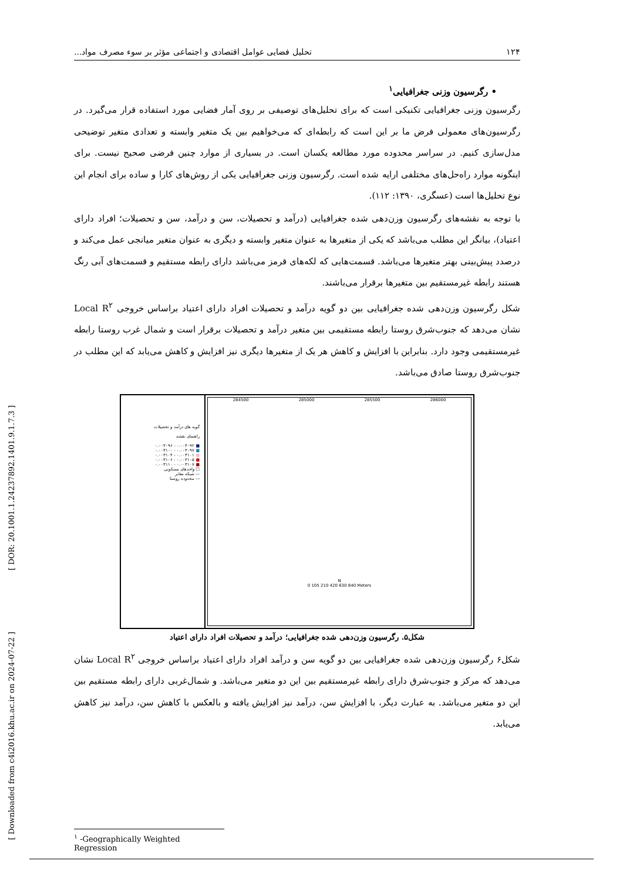[ Downloaded from c4i2016.khu.ac.ir on 2024-07-22 ] [ DOR: 20.1001.1.24237892.1401.9.1.7.3 ]
۱۲۴ تحلیل فضایی عوامل اقتصادی و اجتماعی مؤثر بر سوء مصرف مواد...
• رگرسیون وزنی جغرافیایی<sup>۱</sup>
رگرسیون وزنی جغرافیایی تکنیکی است که برای تحلیل‌های توصیفی بر روی آمار فضایی مورد استفاده قرار می‌گیرد. در رگرسیون‌های معمولی فرض ما بر این است که رابطه‌ای که می‌خواهیم بین یک متغیر وابسته و تعدادی متغیر توضیحی مدل‌سازی کنیم. در سراسر محدوده مورد مطالعه یکسان است. در بسیاری از موارد چنین فرضی صحیح نیست. برای اینگونه موارد راه‌حل‌های مختلفی ارایه شده است. رگرسیون وزنی جغرافیایی یکی از روش‌های کارا و ساده برای انجام این نوع تحلیل‌ها است (عسگری، ۱۳۹۰: ۱۱۲).
با توجه به نقشه‌های رگرسیون وزن‌دهی شده جغرافیایی (درآمد و تحصیلات، سن و درآمد، سن و تحصیلات؛ افراد دارای اعتیاد)، بیانگر این مطلب می‌باشد که یکی از متغیرها به عنوان متغیر وابسته و دیگری به عنوان متغیر میانجی عمل می‌کند و درصدد پیش‌بینی بهتر متغیرها می‌باشد. قسمت‌هایی که لکه‌های قرمز می‌باشد دارای رابطه مستقیم و قسمت‌های آبی رنگ هستند رابطه غیرمستقیم بین متغیرها برقرار می‌باشند.
شکل رگرسیون وزن‌دهی شده جغرافیایی بین دو گویه درآمد و تحصیلات افراد دارای اعتیاد براساس خروجی Local R<sup>۲</sup> نشان می‌دهد که جنوب‌شرق روستا رابطه مستقیمی بین متغیر درآمد و تحصیلات برقرار است و شمال غرب روستا رابطه غیرمستقیمی وجود دارد. بنابراین با افزایش و کاهش هر یک از متغیرها دیگری نیز افزایش و کاهش می‌یابد که این مطلب در جنوب‌شرق روستا صادق می‌باشد.
گویه های درآمد و تحصیلات
راهنمای نقشه
■ ۰.۰۰۳۰۹۲ - ۰.۰۰۳۰۹۶
■ ۰.۰۰۳۰۹۷ - ۰.۰۰۳۱۰۰
■ ۰.۰۰۳۱۰۱ - ۰.۰۰۳۱۰۴
■ ۰.۰۰۳۱۰۵ - ۰.۰۰۳۱۰۶
■ ۰.۰۰۳۱۰۷ - ۰.۰۰۳۱۱۰
□ واحدهای مسکونی
— شبکه معابر
--- محدوده روستا
284500 285000 285500 286000
N
0 105 210 420 630 840 Meters
شکل۵. رگرسیون وزن‌دهی شده جغرافیایی؛ درآمد و تحصیلات افراد دارای اعتیاد
شکل۶ رگرسیون وزن‌دهی شده جغرافیایی بین دو گویه سن و درآمد افراد دارای اعتیاد براساس خروجی Local R<sup>۲</sup> نشان می‌دهد که مرکز و جنوب‌شرق دارای رابطه غیرمستقیم بین این دو متغیر می‌باشد. و شمال‌غربی دارای رابطه مستقیم بین این دو متغیر می‌باشد. به عبارت دیگر، با افزایش سن، درآمد نیز افزایش یافته و بالعکس با کاهش سن، درآمد نیز کاهش می‌یابد.
<sup>۱</sup> -Geographically Weighted Regression